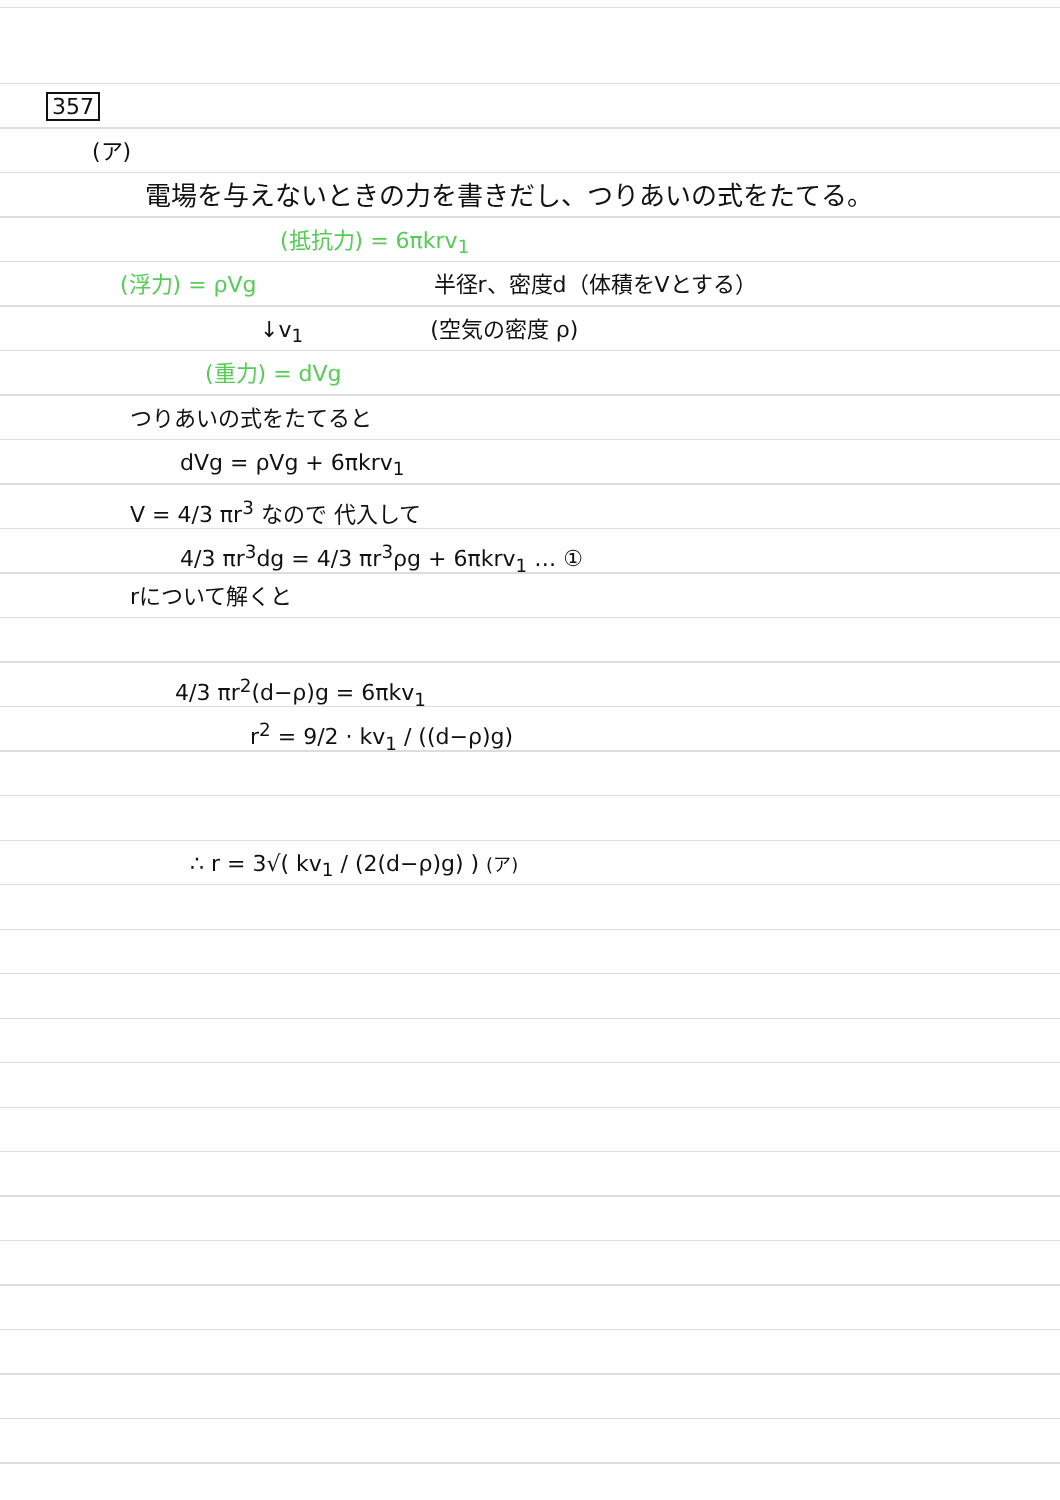357
(ア)
電場を与えないときの力を書きだし、つりあいの式をたてる。
(抵抗力) = 6πkrv<sub>1</sub>
(浮力) = ρVg 半径r、密度d（体積をVとする）
↓v<sub>1</sub> (空気の密度 ρ)
(重力) = dVg
つりあいの式をたてると
dVg = ρVg + 6πkrv<sub>1</sub>
V = 4/3 πr<sup>3</sup> なので 代入して
4/3 πr<sup>3</sup>dg = 4/3 πr<sup>3</sup>ρg + 6πkrv<sub>1</sub> … ①
rについて解くと
4/3 πr<sup>2</sup>(d−ρ)g = 6πkv<sub>1</sub>
r<sup>2</sup> = 9/2 · kv<sub>1</sub> / ((d−ρ)g)
∴ r = 3√( kv<sub>1</sub> / (2(d−ρ)g) ) (ア)